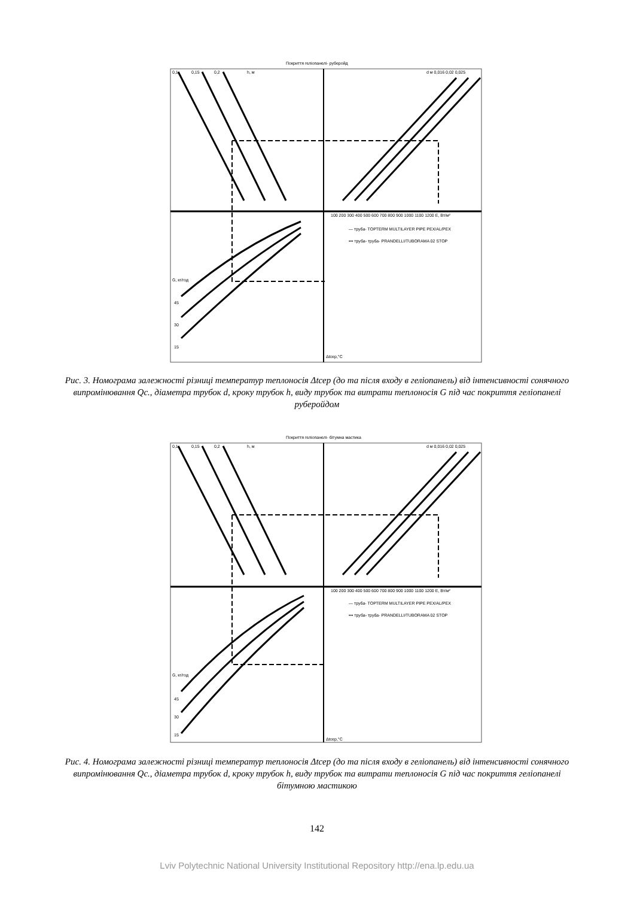Покриття геліопанелі- руберойд
0,1
0,15
0,2
h, м
d м 0,016 0,02 0,025
100 200 300 400 500 600 700 800 900 1000 1100 1200 E, Вт/м²
— труба- TOPTERM MULTILAYER PIPE PEX/AL/PEX
••• труба- труба- PRANDELLI/TUBORAMA 02 STOP
G, кг/год
45
30
15
Δtсер,°С
Рис. 3. Номограма залежності різниці температур теплоносія Δtсер (до та після входу в геліопанель) від інтенсивності сонячного випромінювання Qc., діаметра трубок d, кроку трубок h, виду трубок та витрати теплоносія G під час покриття геліопанелі руберойдом
Покриття геліопанелі- бітумна мастика
0,1
0,15
0,2
h, м
d м 0,016 0,02 0,025
100 200 300 400 500 600 700 800 900 1000 1100 1200 E, Вт/м²
— труба- TOPTERM MULTILAYER PIPE PEX/AL/PEX
••• труба- труба- PRANDELLI/TUBORAMA 02 STOP
G, кг/год
45
30
15
Δtсер,°С
Рис. 4. Номограма залежності різниці температур теплоносія Δtсер (до та після входу в геліопанель) від інтенсивності сонячного випромінювання Qc., діаметра трубок d, кроку трубок h, виду трубок та витрати теплоносія G під час покриття геліопанелі бітумною мастикою
142
Lviv Polytechnic National University Institutional Repository http://ena.lp.edu.ua